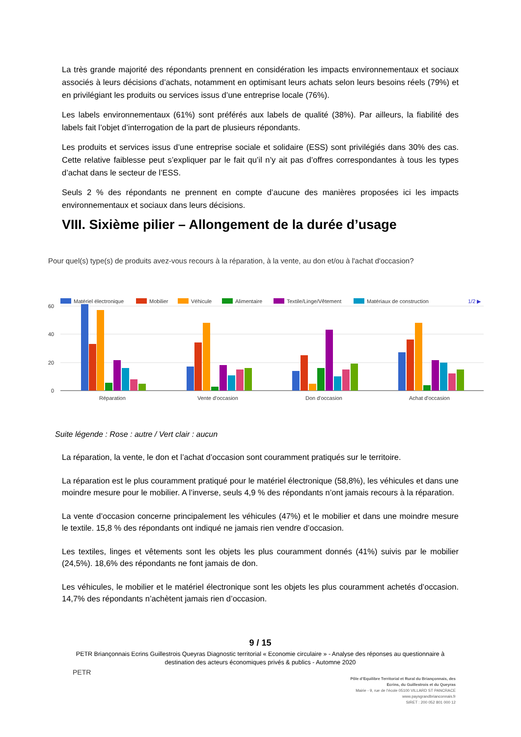La très grande majorité des répondants prennent en considération les impacts environnementaux et sociaux associés à leurs décisions d’achats, notamment en optimisant leurs achats selon leurs besoins réels (79%) et en privilégiant les produits ou services issus d’une entreprise locale (76%).
Les labels environnementaux (61%) sont préférés aux labels de qualité (38%). Par ailleurs, la fiabilité des labels fait l’objet d’interrogation de la part de plusieurs répondants.
Les produits et services issus d’une entreprise sociale et solidaire (ESS) sont privilégiés dans 30% des cas. Cette relative faiblesse peut s’expliquer par le fait qu’il n’y ait pas d’offres correspondantes à tous les types d’achat dans le secteur de l’ESS.
Seuls 2 % des répondants ne prennent en compte d’aucune des manières proposées ici les impacts environnementaux et sociaux dans leurs décisions.
VIII. Sixième pilier – Allongement de la durée d’usage
Pour quel(s) type(s) de produits avez-vous recours à la réparation, à la vente, au don et/ou à l'achat d'occasion?
Matériel électronique
Mobilier
Véhicule
Alimentaire
Textile/Linge/Vêtement
Matériaux de construction
1/2 ▶
60
40
20
0
Réparation
Vente d'occasion
Don d'occasion
Achat d'occasion
Suite légende : Rose : autre / Vert clair : aucun
La réparation, la vente, le don et l’achat d’occasion sont couramment pratiqués sur le territoire.
La réparation est le plus couramment pratiqué pour le matériel électronique (58,8%), les véhicules et dans une moindre mesure pour le mobilier. A l’inverse, seuls 4,9 % des répondants n’ont jamais recours à la réparation.
La vente d’occasion concerne principalement les véhicules (47%) et le mobilier et dans une moindre mesure le textile. 15,8 % des répondants ont indiqué ne jamais rien vendre d’occasion.
Les textiles, linges et vêtements sont les objets les plus couramment donnés (41%) suivis par le mobilier (24,5%). 18,6% des répondants ne font jamais de don.
Les véhicules, le mobilier et le matériel électronique sont les objets les plus couramment achetés d’occasion. 14,7% des répondants n’achètent jamais rien d’occasion.
9 / 15
PETR Briançonnais Ecrins Guillestrois Queyras Diagnostic territorial « Economie circulaire » - Analyse des réponses au questionnaire à destination des acteurs économiques privés & publics - Automne 2020
PETR
Pôle d’Equilibre Territorial et Rural du Briançonnais, des Ecrins, du Guillestrois et du Queyras
Mairie - 9, rue de l’école 05100 VILLARD ST PANCRACE
www.paysgrandbrianconnais.fr
SIRET : 200 052 801 000 12